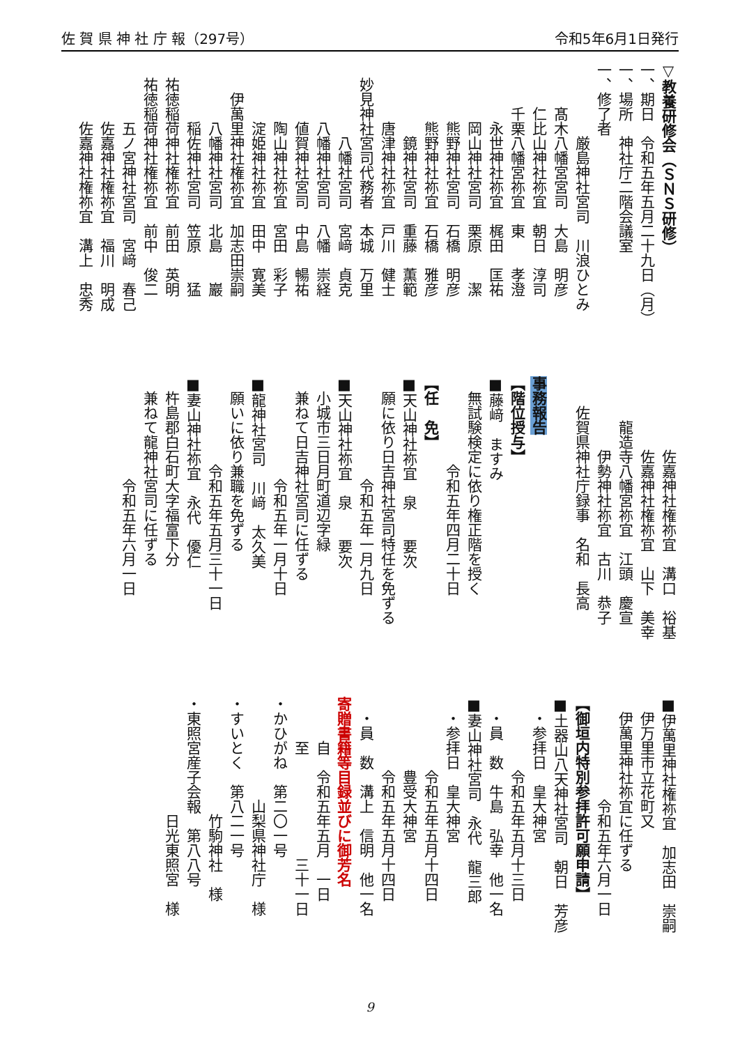佐 賀 県 神 社 庁 報（297号） 令和5年6月1日発行
▽教養研修会（ＳＮＳ研修）
一、期日　令和五年五月二十九日（月）
一、場所　神社庁二階会議室
一、修了者
　　　　　厳島神社宮司　川浪ひとみ
　　　髙木八幡宮宮司　大島　明彦
　　　仁比山神社祢宜　朝日　淳司
　　　千栗八幡宮祢宜　東　　孝澄
　　　　永世神社祢宜　梶田　匡祐
　　　　岡山神社宮司　栗原　　潔
　　　　熊野神社宮司　石橋　明彦
　　　　熊野神社祢宜　石橋　雅彦
　　　　　鏡神社宮司　重藤　薫範
　　　　唐津神社祢宜　戸川　健士
　妙見神社宮司代務者　本城　万里
　　　　　八幡社宮司　宮﨑　貞克
　　　　八幡神社宮司　八幡　崇経
　　　　値賀神社宮司　中島　暢祐
　　　　陶山神社祢宜　宮田　彩子
　　　　淀姫神社祢宜　田中　寛美
　　伊萬里神社権祢宜　加志田崇嗣
　　　　八幡神社宮司　北島　　巖
　　　　稲佐神社宮司　笠原　　猛
　祐徳稲荷神社権祢宜　前田　英明
　祐徳稲荷神社権祢宜　前中　俊二
　　　　五ノ宮神社宮司　宮﨑　春己
　　　　佐嘉神社権祢宜　福川　明成
　　　　佐嘉神社権祢宜　溝上　忠秀
　　　　　佐嘉神社権祢宜　溝口　裕基
　　　　　佐嘉神社権祢宜　山下　美幸
　　　龍造寺八幡宮祢宜　江頭　慶宣
　　　　　伊勢神社祢宜　古川　恭子
　　佐賀県神社庁録事　名和　長高
事務報告
【階位授与】
■藤﨑　ますみ
　無試験検定に依り権正階を授く
　　　　　　令和五年四月二十日
【任　免】
■天山神社祢宜　泉　　要次
　願に依り日吉神社宮司特任を免ずる
　　　　　　　令和五年一月九日
■天山神社祢宜　泉　　要次
　小城市三日月町道辺字緑
　兼ねて日吉神社宮司に任ずる
　　　　　　　令和五年一月十日
■龍神社宮司　川﨑　太久美
　願いに依り兼職を免ずる
　　　　　　令和五年五月三十一日
■妻山神社祢宜　永代　優仁
　杵島郡白石町大字福富下分
　兼ねて龍神社宮司に任ずる
　　　　　　　令和五年六月一日
■伊萬里神社権祢宜　加志田　崇嗣
　伊万里市立花町又
　伊萬里神社祢宜に任ずる
　　　　　　　令和五年六月一日
【御垣内特別参拝許可願申請】
■土器山八天神社宮司　朝日　芳彦
　・参拝日　皇大神宮
　　　　　令和五年五月十三日
　・員　数　牛島　弘幸　他一名
■妻山神社宮司　永代　龍三郎
　・参拝日　皇大神宮
　　　　　令和五年五月十四日
　　　　　豊受大神宮
　　　　　令和五年五月十四日
　・員　数　溝上　信明　他一名
寄贈書籍等目録並びに御芳名
　　　自　令和五年五月　一日
　　　至　　　　　　　三十一日
・かひがね　第二〇一号
　　　　　　　山梨県神社庁　様
・すいとく　第八二一号
　　　　　　　　竹駒神社　様
・東照宮産子会報　第八八号
　　　　　　　　日光東照宮　様
9